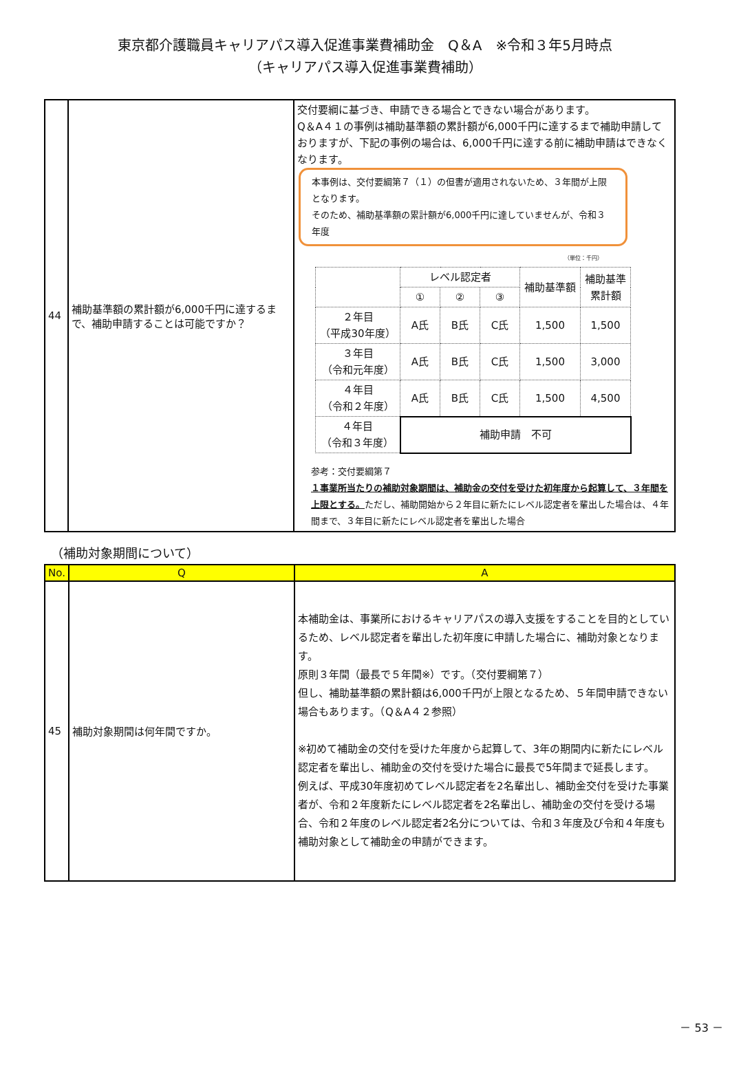東京都介護職員キャリアパス導入促進事業費補助金　Q＆A　※令和３年5月時点
（キャリアパス導入促進事業費補助）
| 44 | 補助基準額の累計額が6,000千円に達するまで、補助申請することは可能ですか？ | 交付要綱に基づき、申請できる場合とできない場合があります。 Q＆A４１の事例は補助基準額の累計額が6,000千円に達するまで補助申請しておりますが、下記の事例の場合は、6,000千円に達する前に補助申請はできなくなります。 本事例は、交付要綱第７（１）の但書が適用されないため、３年間が上限となります。 そのため、補助基準額の累計額が6,000千円に達していませんが、令和３年度 （単位：千円） / / レベル認定者 / / / 補助基準額 / 補助基準 累計額 / / / ① / ② / ③ / / / / ２年目 （平成30年度） / A氏 / B氏 / C氏 / 1,500 / 1,500 / / ３年目 （令和元年度） / A氏 / B氏 / C氏 / 1,500 / 3,000 / / ４年目 （令和２年度） / A氏 / B氏 / C氏 / 1,500 / 4,500 / / ４年目 （令和３年度） / 補助申請 不可 / / / / / 参考：交付要綱第７ １事業所当たりの補助対象期間は、補助金の交付を受けた初年度から起算して、３年間を上限とする。 ただし、補助開始から２年目に新たにレベル認定者を輩出した場合は、４年間まで、３年目に新たにレベル認定者を輩出した場合 |
（補助対象期間について）
| No. | Q | A |
| --- | --- | --- |
| 45 | 補助対象期間は何年間ですか。 | 本補助金は、事業所におけるキャリアパスの導入支援をすることを目的としているため、レベル認定者を輩出した初年度に申請した場合に、補助対象となります。 原則３年間（最長で５年間※）です。（交付要綱第７） 但し、補助基準額の累計額は6,000千円が上限となるため、５年間申請できない場合もあります。（Q＆A４２参照） ※初めて補助金の交付を受けた年度から起算して、3年の期間内に新たにレベル認定者を輩出し、補助金の交付を受けた場合に最長で5年間まで延長します。 例えば、平成30年度初めてレベル認定者を2名輩出し、補助金交付を受けた事業者が、令和２年度新たにレベル認定者を2名輩出し、補助金の交付を受ける場合、令和２年度のレベル認定者2名分については、令和３年度及び令和４年度も補助対象として補助金の申請ができます。 |
－ 53 －